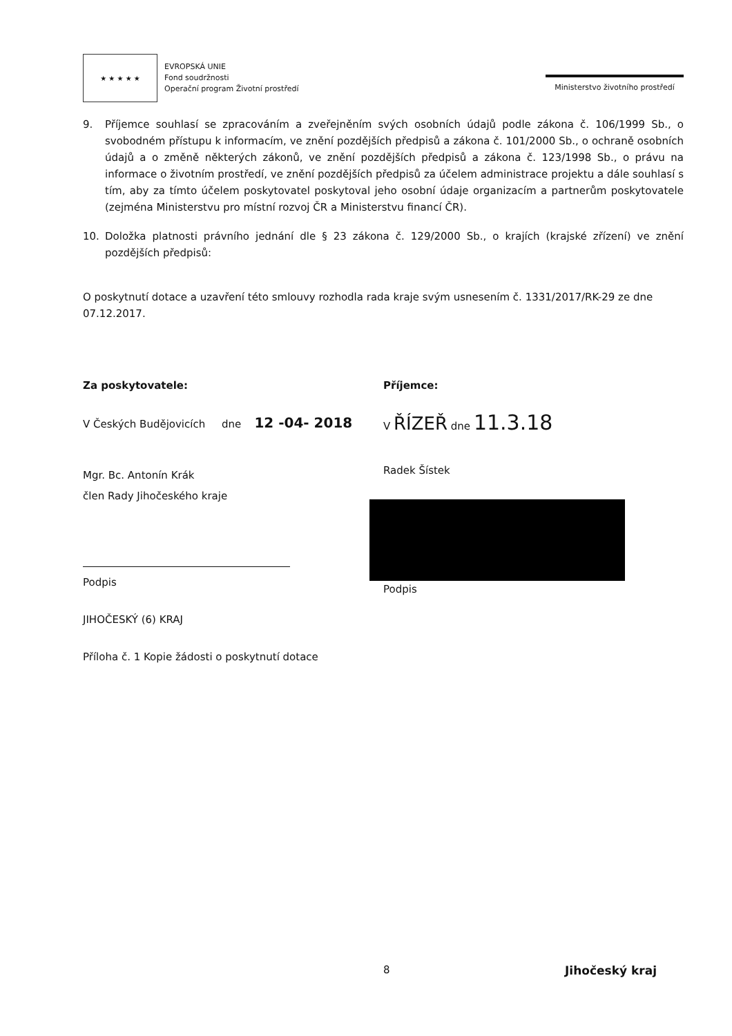★ ★ ★ ★ ★
EVROPSKÁ UNIE
Fond soudržnosti
Operační program Životní prostředí
Ministerstvo životního prostředí
9. Příjemce souhlasí se zpracováním a zveřejněním svých osobních údajů podle zákona č. 106/1999 Sb., o svobodném přístupu k informacím, ve znění pozdějších předpisů a zákona č. 101/2000 Sb., o ochraně osobních údajů a o změně některých zákonů, ve znění pozdějších předpisů a zákona č. 123/1998 Sb., o právu na informace o životním prostředí, ve znění pozdějších předpisů za účelem administrace projektu a dále souhlasí s tím, aby za tímto účelem poskytovatel poskytoval jeho osobní údaje organizacím a partnerům poskytovatele (zejména Ministerstvu pro místní rozvoj ČR a Ministerstvu financí ČR).
10. Doložka platnosti právního jednání dle § 23 zákona č. 129/2000 Sb., o krajích (krajské zřízení) ve znění pozdějších předpisů:
O poskytnutí dotace a uzavření této smlouvy rozhodla rada kraje svým usnesením č. 1331/2017/RK-29 ze dne 07.12.2017.
Za poskytovatele:
V Českých Budějovicích dne 12 -04- 2018
Mgr. Bc. Antonín Krák
člen Rady Jihočeského kraje
Podpis
JIHOČESKÝ (6) KRAJ
Příloha č. 1 Kopie žádosti o poskytnutí dotace
Příjemce:
V ŘÍZEŘ dne 11.3.18
Radek Šístek
Podpis
8 Jihočeský kraj